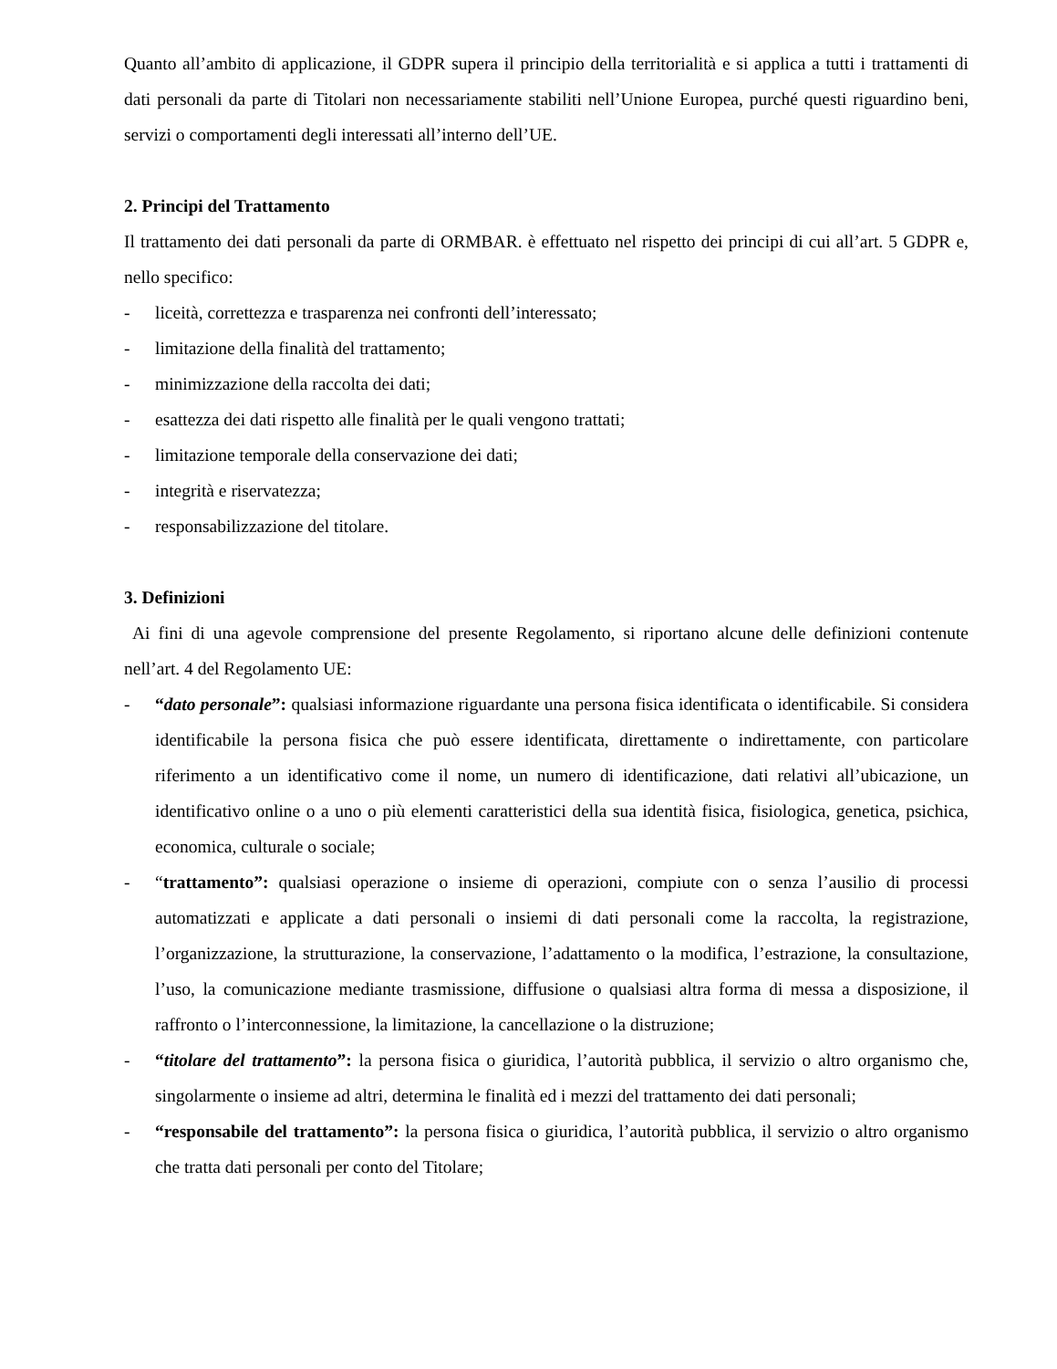Quanto all’ambito di applicazione, il GDPR supera il principio della territorialità e si applica a tutti i trattamenti di dati personali da parte di Titolari non necessariamente stabiliti nell’Unione Europea, purché questi riguardino beni, servizi o comportamenti degli interessati all’interno dell’UE.
2. Principi del Trattamento
Il trattamento dei dati personali da parte di ORMBAR. è effettuato nel rispetto dei principi di cui all’art. 5 GDPR e, nello specifico:
- liceità, correttezza e trasparenza nei confronti dell’interessato;
- limitazione della finalità del trattamento;
- minimizzazione della raccolta dei dati;
- esattezza dei dati rispetto alle finalità per le quali vengono trattati;
- limitazione temporale della conservazione dei dati;
- integrità e riservatezza;
- responsabilizzazione del titolare.
3. Definizioni
Ai fini di una agevole comprensione del presente Regolamento, si riportano alcune delle definizioni contenute nell’art. 4 del Regolamento UE:
- “dato personale”: qualsiasi informazione riguardante una persona fisica identificata o identificabile. Si considera identificabile la persona fisica che può essere identificata, direttamente o indirettamente, con particolare riferimento a un identificativo come il nome, un numero di identificazione, dati relativi all’ubicazione, un identificativo online o a uno o più elementi caratteristici della sua identità fisica, fisiologica, genetica, psichica, economica, culturale o sociale;
- “trattamento”: qualsiasi operazione o insieme di operazioni, compiute con o senza l’ausilio di processi automatizzati e applicate a dati personali o insiemi di dati personali come la raccolta, la registrazione, l’organizzazione, la strutturazione, la conservazione, l’adattamento o la modifica, l’estrazione, la consultazione, l’uso, la comunicazione mediante trasmissione, diffusione o qualsiasi altra forma di messa a disposizione, il raffronto o l’interconnessione, la limitazione, la cancellazione o la distruzione;
- “titolare del trattamento”: la persona fisica o giuridica, l’autorità pubblica, il servizio o altro organismo che, singolarmente o insieme ad altri, determina le finalità ed i mezzi del trattamento dei dati personali;
- “responsabile del trattamento”: la persona fisica o giuridica, l’autorità pubblica, il servizio o altro organismo che tratta dati personali per conto del Titolare;